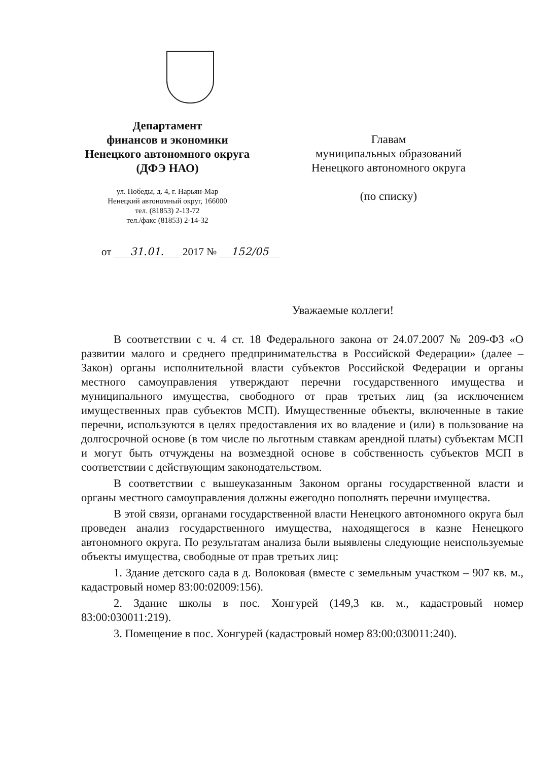Департамент
финансов и экономики
Ненецкого автономного округа
(ДФЭ НАО)
ул. Победы, д. 4, г. Нарьян-Мар
Ненецкий автономный округ, 166000
тел. (81853) 2-13-72
тел./факс (81853) 2-14-32
Главам
муниципальных образований
Ненецкого автономного округа
(по списку)
от 31.01. 2017 № 152/05
Уважаемые коллеги!
В соответствии с ч. 4 ст. 18 Федерального закона от 24.07.2007 № 209-ФЗ «О развитии малого и среднего предпринимательства в Российской Федерации» (далее – Закон) органы исполнительной власти субъектов Российской Федерации и органы местного самоуправления утверждают перечни государственного имущества и муниципального имущества, свободного от прав третьих лиц (за исключением имущественных прав субъектов МСП). Имущественные объекты, включенные в такие перечни, используются в целях предоставления их во владение и (или) в пользование на долгосрочной основе (в том числе по льготным ставкам арендной платы) субъектам МСП и могут быть отчуждены на возмездной основе в собственность субъектов МСП в соответствии с действующим законодательством.
В соответствии с вышеуказанным Законом органы государственной власти и органы местного самоуправления должны ежегодно пополнять перечни имущества.
В этой связи, органами государственной власти Ненецкого автономного округа был проведен анализ государственного имущества, находящегося в казне Ненецкого автономного округа. По результатам анализа были выявлены следующие неиспользуемые объекты имущества, свободные от прав третьих лиц:
1. Здание детского сада в д. Волоковая (вместе с земельным участком – 907 кв. м., кадастровый номер 83:00:02009:156).
2. Здание школы в пос. Хонгурей (149,3 кв. м., кадастровый номер 83:00:030011:219).
3. Помещение в пос. Хонгурей (кадастровый номер 83:00:030011:240).